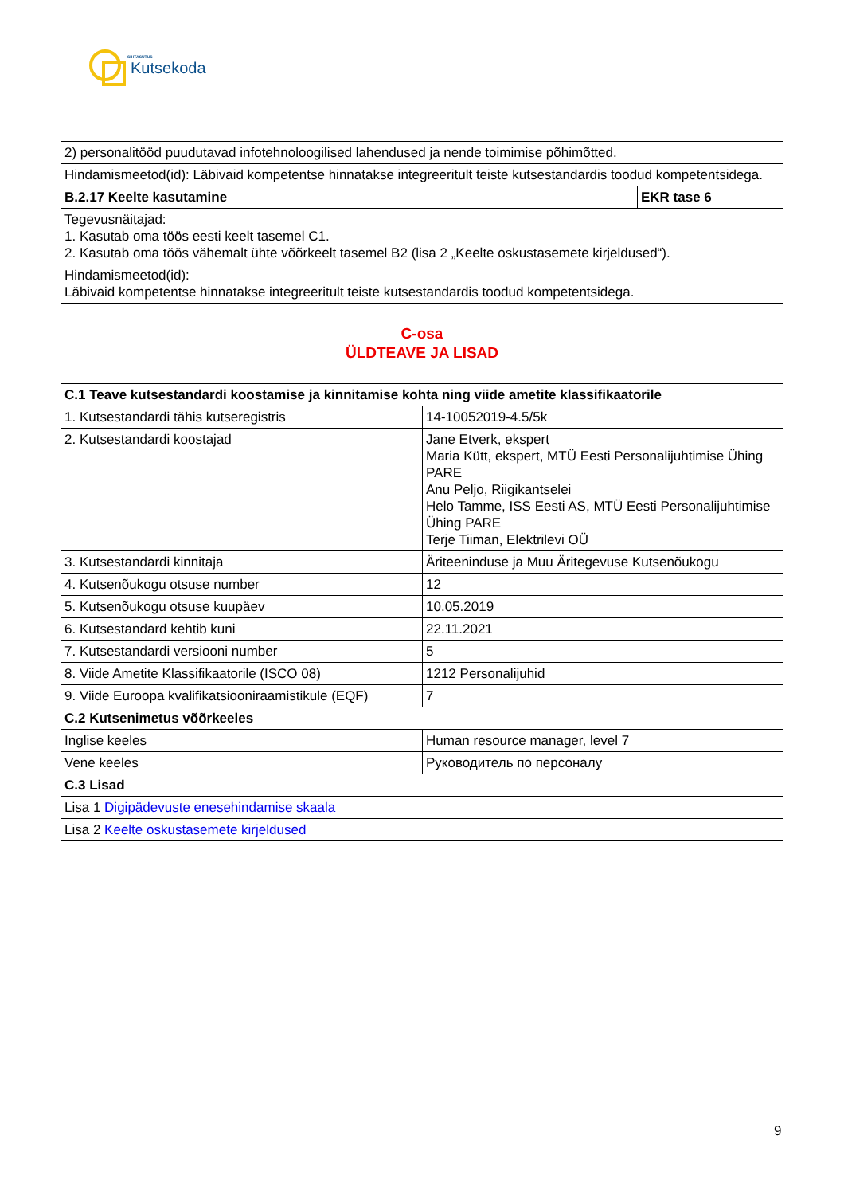SIHTASUTUS
Kutsekoda
| 2) personalitööd puudutavad infotehnoloogilised lahendused ja nende toimimise põhimõtted. | |
| Hindamismeetod(id): Läbivaid kompetentse hinnatakse integreeritult teiste kutsestandardis toodud kompetentsidega. | |
| B.2.17 Keelte kasutamine | EKR tase 6 |
| Tegevusnäitajad: 1. Kasutab oma töös eesti keelt tasemel C1. 2. Kasutab oma töös vähemalt ühte võõrkeelt tasemel B2 (lisa 2 „Keelte oskustasemete kirjeldused“). | |
| Hindamismeetod(id): Läbivaid kompetentse hinnatakse integreeritult teiste kutsestandardis toodud kompetentsidega. | |
C-osa
ÜLDTEAVE JA LISAD
| C.1 Teave kutsestandardi koostamise ja kinnitamise kohta ning viide ametite klassifikaatorile | |
| --- | --- |
| 1. Kutsestandardi tähis kutseregistris | 14-10052019-4.5/5k |
| 2. Kutsestandardi koostajad | Jane Etverk, ekspert Maria Kütt, ekspert, MTÜ Eesti Personalijuhtimise Ühing PARE Anu Peljo, Riigikantselei Helo Tamme, ISS Eesti AS, MTÜ Eesti Personalijuhtimise Ühing PARE Terje Tiiman, Elektrilevi OÜ |
| 3. Kutsestandardi kinnitaja | Äriteeninduse ja Muu Äritegevuse Kutsenõukogu |
| 4. Kutsenõukogu otsuse number | 12 |
| 5. Kutsenõukogu otsuse kuupäev | 10.05.2019 |
| 6. Kutsestandard kehtib kuni | 22.11.2021 |
| 7. Kutsestandardi versiooni number | 5 |
| 8. Viide Ametite Klassifikaatorile (ISCO 08) | 1212 Personalijuhid |
| 9. Viide Euroopa kvalifikatsiooniraamistikule (EQF) | 7 |
| C.2 Kutsenimetus võõrkeeles | |
| Inglise keeles | Human resource manager, level 7 |
| Vene keeles | Руководитель по персоналу |
| C.3 Lisad | |
| Lisa 1 Digipädevuste enesehindamise skaala | |
| Lisa 2 Keelte oskustasemete kirjeldused | |
9